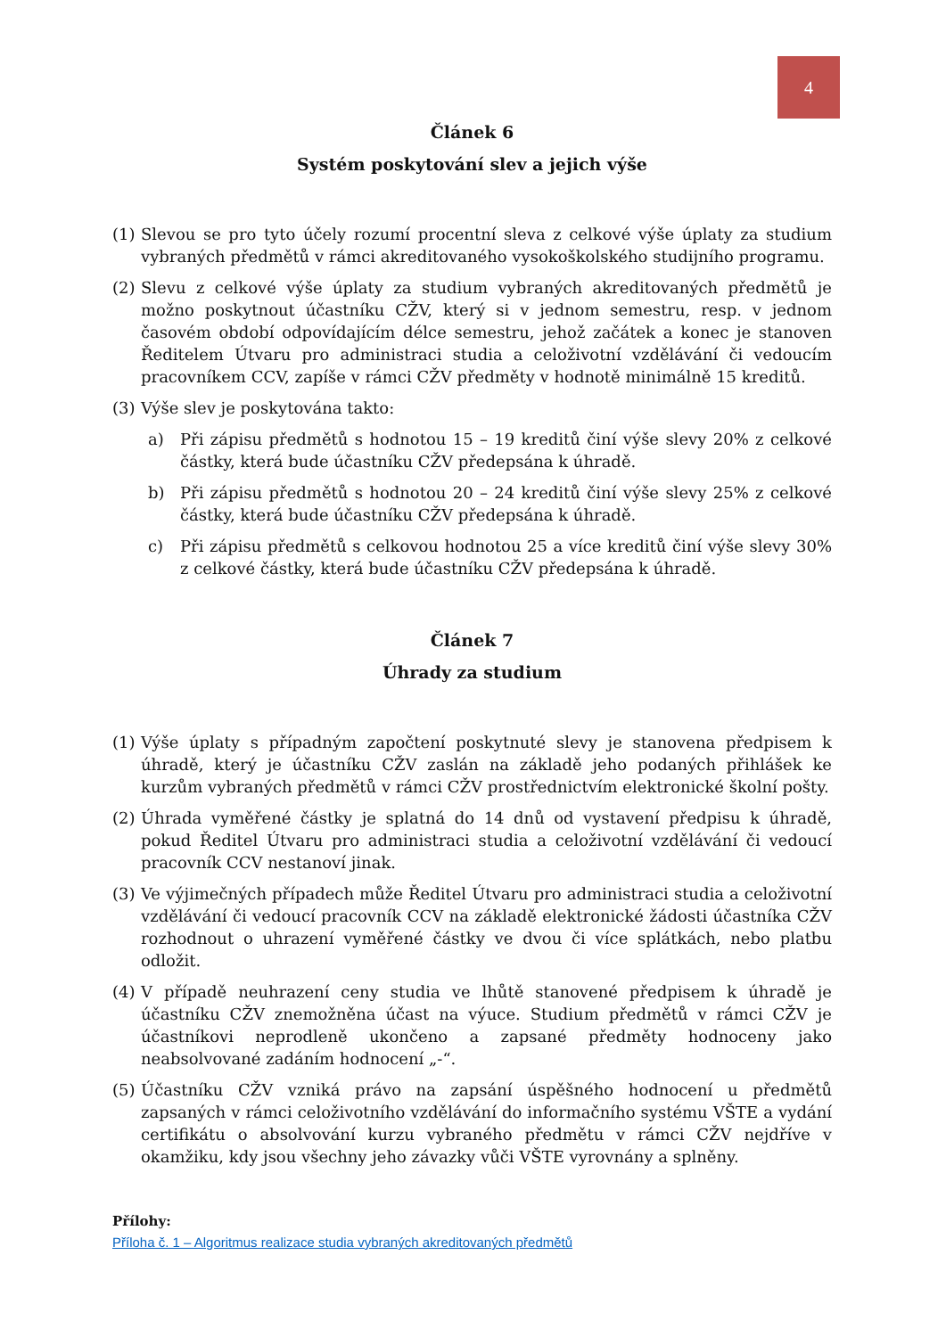4
Článek 6
Systém poskytování slev a jejich výše
(1) Slevou se pro tyto účely rozumí procentní sleva z celkové výše úplaty za studium vybraných předmětů v rámci akreditovaného vysokoškolského studijního programu.
(2) Slevu z celkové výše úplaty za studium vybraných akreditovaných předmětů je možno poskytnout účastníku CŽV, který si v jednom semestru, resp. v jednom časovém období odpovídajícím délce semestru, jehož začátek a konec je stanoven Ředitelem Útvaru pro administraci studia a celoživotní vzdělávání či vedoucím pracovníkem CCV, zapíše v rámci CŽV předměty v hodnotě minimálně 15 kreditů.
(3) Výše slev je poskytována takto:
a) Při zápisu předmětů s hodnotou 15 – 19 kreditů činí výše slevy 20% z celkové částky, která bude účastníku CŽV předepsána k úhradě.
b) Při zápisu předmětů s hodnotou 20 – 24 kreditů činí výše slevy 25% z celkové částky, která bude účastníku CŽV předepsána k úhradě.
c) Při zápisu předmětů s celkovou hodnotou 25 a více kreditů činí výše slevy 30% z celkové částky, která bude účastníku CŽV předepsána k úhradě.
Článek 7
Úhrady za studium
(1) Výše úplaty s případným započtení poskytnuté slevy je stanovena předpisem k úhradě, který je účastníku CŽV zaslán na základě jeho podaných přihlášek ke kurzům vybraných předmětů v rámci CŽV prostřednictvím elektronické školní pošty.
(2) Úhrada vyměřené částky je splatná do 14 dnů od vystavení předpisu k úhradě, pokud Ředitel Útvaru pro administraci studia a celoživotní vzdělávání či vedoucí pracovník CCV nestanoví jinak.
(3) Ve výjimečných případech může Ředitel Útvaru pro administraci studia a celoživotní vzdělávání či vedoucí pracovník CCV na základě elektronické žádosti účastníka CŽV rozhodnout o uhrazení vyměřené částky ve dvou či více splátkách, nebo platbu odložit.
(4) V případě neuhrazení ceny studia ve lhůtě stanovené předpisem k úhradě je účastníku CŽV znemožněna účast na výuce. Studium předmětů v rámci CŽV je účastníkovi neprodleně ukončeno a zapsané předměty hodnoceny jako neabsolvované zadáním hodnocení „-“.
(5) Účastníku CŽV vzniká právo na zapsání úspěšného hodnocení u předmětů zapsaných v rámci celoživotního vzdělávání do informačního systému VŠTE a vydání certifikátu o absolvování kurzu vybraného předmětu v rámci CŽV nejdříve v okamžiku, kdy jsou všechny jeho závazky vůči VŠTE vyrovnány a splněny.
Přílohy:
Příloha č. 1 – Algoritmus realizace studia vybraných akreditovaných předmětů